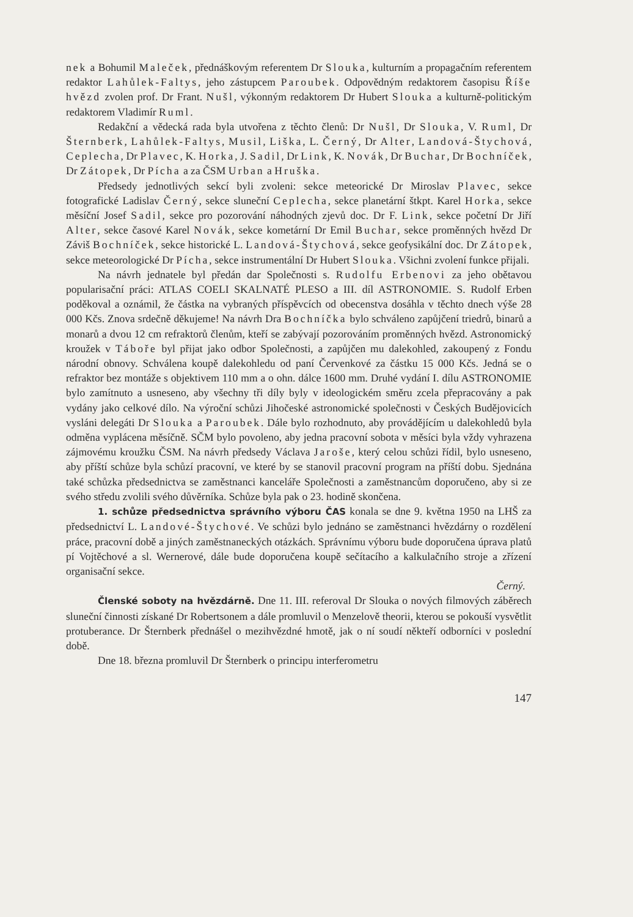nek a Bohumil Maleček, přednáškovým referentem Dr Slouka, kulturním a propagačním referentem redaktor Lahůlek-Faltys, jeho zástupcem Paroubek. Odpovědným redaktorem časopisu Říše hvězd zvolen prof. Dr Frant. Nušl, výkonným redaktorem Dr Hubert Slouka a kulturně-politickým redaktorem Vladimír Ruml.
Redakční a vědecká rada byla utvořena z těchto členů: Dr Nušl, Dr Slouka, V. Ruml, Dr Šternberk, Lahůlek-Faltys, Musil, Liška, L. Černý, Dr Alter, Landová-Štychová, Ceplecha, Dr Plavec, K. Horka, J. Sadil, Dr Link, K. Novák, Dr Buchar, Dr Bochníček, Dr Zátopek, Dr Pícha a za ČSM Urban a Hruška.
Předsedy jednotlivých sekcí byli zvoleni: sekce meteorické Dr Miroslav Plavec, sekce fotografické Ladislav Černý, sekce sluneční Ceplecha, sekce planetární štkpt. Karel Horka, sekce měsíční Josef Sadil, sekce pro pozorování náhodných zjevů doc. Dr F. Link, sekce početní Dr Jiří Alter, sekce časové Karel Novák, sekce kometární Dr Emil Buchar, sekce proměnných hvězd Dr Záviš Bochníček, sekce historické L. Landová-Štychová, sekce geofysikální doc. Dr Zátopek, sekce meteorologické Dr Pícha, sekce instrumentální Dr Hubert Slouka. Všichni zvolení funkce přijali.
Na návrh jednatele byl předán dar Společnosti s. Rudolfu Erbenovi za jeho obětavou popularisační práci: ATLAS COELI SKALNATÉ PLESO a III. díl ASTRONOMIE. S. Rudolf Erben poděkoval a oznámil, že částka na vybraných příspěvcích od obecenstva dosáhla v těchto dnech výše 28 000 Kčs. Znova srdečně děkujeme! Na návrh Dra Bochníčka bylo schváleno zapůjčení triedrů, binarů a monarů a dvou 12 cm refraktorů členům, kteří se zabývají pozorováním proměnných hvězd. Astronomický kroužek v Táboře byl přijat jako odbor Společnosti, a zapůjčen mu dalekohled, zakoupený z Fondu národní obnovy. Schválena koupě dalekohledu od paní Červenkové za částku 15 000 Kčs. Jedná se o refraktor bez montáže s objektivem 110 mm a o ohn. dálce 1600 mm. Druhé vydání I. dílu ASTRONOMIE bylo zamítnuto a usneseno, aby všechny tři díly byly v ideologickém směru zcela přepracovány a pak vydány jako celkové dílo. Na výroční schůzi Jihočeské astronomické společnosti v Českých Budějovicích vysláni delegáti Dr Slouka a Paroubek. Dále bylo rozhodnuto, aby provádějícím u dalekohledů byla odměna vyplácena měsíčně. SČM bylo povoleno, aby jedna pracovní sobota v měsíci byla vždy vyhrazena zájmovému kroužku ČSM. Na návrh předsedy Václava Jaroše, který celou schůzi řídil, bylo usneseno, aby příští schůze byla schůzí pracovní, ve které by se stanovil pracovní program na příští dobu. Sjednána také schůzka předsednictva se zaměstnanci kanceláře Společnosti a zaměstnancům doporučeno, aby si ze svého středu zvolili svého důvěrníka. Schůze byla pak o 23. hodině skončena.
1. schůze předsednictva správního výboru ČAS konala se dne 9. května 1950 na LHŠ za předsednictví L. Landové-Štychové. Ve schůzi bylo jednáno se zaměstnanci hvězdárny o rozdělení práce, pracovní době a jiných zaměstnaneckých otázkách. Správnímu výboru bude doporučena úprava platů pí Vojtěchové a sl. Wernerové, dále bude doporučena koupě sečítacího a kalkulačního stroje a zřízení organisační sekce.
Černý.
Členské soboty na hvězdárně. Dne 11. III. referoval Dr Slouka o nových filmových záběrech sluneční činnosti získané Dr Robertsonem a dále promluvil o Menzelově theorii, kterou se pokouší vysvětlit protuberance. Dr Šternberk přednášel o mezihvězdné hmotě, jak o ní soudí někteří odborníci v poslední době.
Dne 18. března promluvil Dr Šternberk o principu interferometru
147